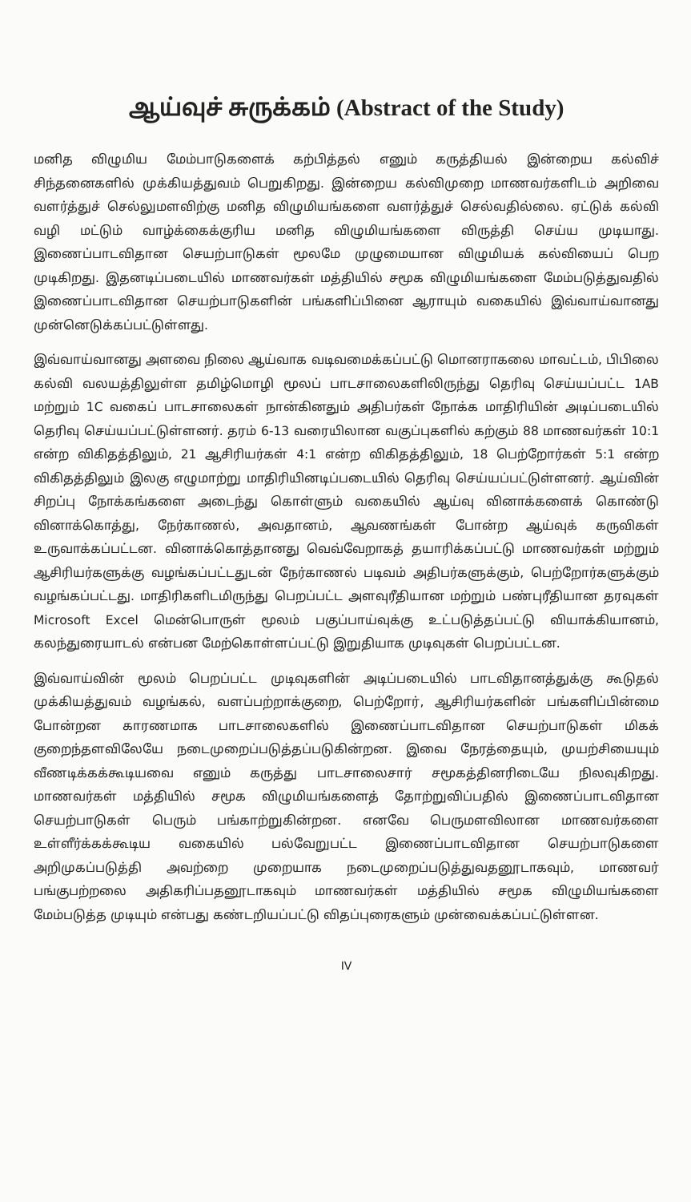ஆய்வுச் சுருக்கம் (Abstract of the Study)
மனித விழுமிய மேம்பாடுகளைக் கற்பித்தல் எனும் கருத்தியல் இன்றைய கல்விச் சிந்தனைகளில் முக்கியத்துவம் பெறுகிறது. இன்றைய கல்விமுறை மாணவர்களிடம் அறிவை வளர்த்துச் செல்லுமளவிற்கு மனித விழுமியங்களை வளர்த்துச் செல்வதில்லை. ஏட்டுக் கல்வி வழி மட்டும் வாழ்க்கைக்குரிய மனித விழுமியங்களை விருத்தி செய்ய முடியாது. இணைப்பாடவிதான செயற்பாடுகள் மூலமே முழுமையான விழுமியக் கல்வியைப் பெற முடிகிறது. இதனடிப்படையில் மாணவர்கள் மத்தியில் சமூக விழுமியங்களை மேம்படுத்துவதில் இணைப்பாடவிதான செயற்பாடுகளின் பங்களிப்பினை ஆராயும் வகையில் இவ்வாய்வானது முன்னெடுக்கப்பட்டுள்ளது.
இவ்வாய்வானது அளவை நிலை ஆய்வாக வடிவமைக்கப்பட்டு மொனராகலை மாவட்டம், பிபிலை கல்வி வலயத்திலுள்ள தமிழ்மொழி மூலப் பாடசாலைகளிலிருந்து தெரிவு செய்யப்பட்ட 1AB மற்றும் 1C வகைப் பாடசாலைகள் நான்கினதும் அதிபர்கள் நோக்க மாதிரியின் அடிப்படையில் தெரிவு செய்யப்பட்டுள்ளனர். தரம் 6-13 வரையிலான வகுப்புகளில் கற்கும் 88 மாணவர்கள் 10:1 என்ற விகிதத்திலும், 21 ஆசிரியர்கள் 4:1 என்ற விகிதத்திலும், 18 பெற்றோர்கள் 5:1 என்ற விகிதத்திலும் இலகு எழுமாற்று மாதிரியினடிப்படையில் தெரிவு செய்யப்பட்டுள்ளனர். ஆய்வின் சிறப்பு நோக்கங்களை அடைந்து கொள்ளும் வகையில் ஆய்வு வினாக்களைக் கொண்டு வினாக்கொத்து, நேர்காணல், அவதானம், ஆவணங்கள் போன்ற ஆய்வுக் கருவிகள் உருவாக்கப்பட்டன. வினாக்கொத்தானது வெவ்வேறாகத் தயாரிக்கப்பட்டு மாணவர்கள் மற்றும் ஆசிரியர்களுக்கு வழங்கப்பட்டதுடன் நேர்காணல் படிவம் அதிபர்களுக்கும், பெற்றோர்களுக்கும் வழங்கப்பட்டது. மாதிரிகளிடமிருந்து பெறப்பட்ட அளவுரீதியான மற்றும் பண்புரீதியான தரவுகள் Microsoft Excel மென்பொருள் மூலம் பகுப்பாய்வுக்கு உட்படுத்தப்பட்டு வியாக்கியானம், கலந்துரையாடல் என்பன மேற்கொள்ளப்பட்டு இறுதியாக முடிவுகள் பெறப்பட்டன.
இவ்வாய்வின் மூலம் பெறப்பட்ட முடிவுகளின் அடிப்படையில் பாடவிதானத்துக்கு கூடுதல் முக்கியத்துவம் வழங்கல், வளப்பற்றாக்குறை, பெற்றோர், ஆசிரியர்களின் பங்களிப்பின்மை போன்றன காரணமாக பாடசாலைகளில் இணைப்பாடவிதான செயற்பாடுகள் மிகக் குறைந்தளவிலேயே நடைமுறைப்படுத்தப்படுகின்றன. இவை நேரத்தையும், முயற்சியையும் வீணடிக்கக்கூடியவை எனும் கருத்து பாடசாலைசார் சமூகத்தினரிடையே நிலவுகிறது. மாணவர்கள் மத்தியில் சமூக விழுமியங்களைத் தோற்றுவிப்பதில் இணைப்பாடவிதான செயற்பாடுகள் பெரும் பங்காற்றுகின்றன. எனவே பெருமளவிலான மாணவர்களை உள்ளீர்க்கக்கூடிய வகையில் பல்வேறுபட்ட இணைப்பாடவிதான செயற்பாடுகளை அறிமுகப்படுத்தி அவற்றை முறையாக நடைமுறைப்படுத்துவதனூடாகவும், மாணவர் பங்குபற்றலை அதிகரிப்பதனூடாகவும் மாணவர்கள் மத்தியில் சமூக விழுமியங்களை மேம்படுத்த முடியும் என்பது கண்டறியப்பட்டு விதப்புரைகளும் முன்வைக்கப்பட்டுள்ளன.
IV